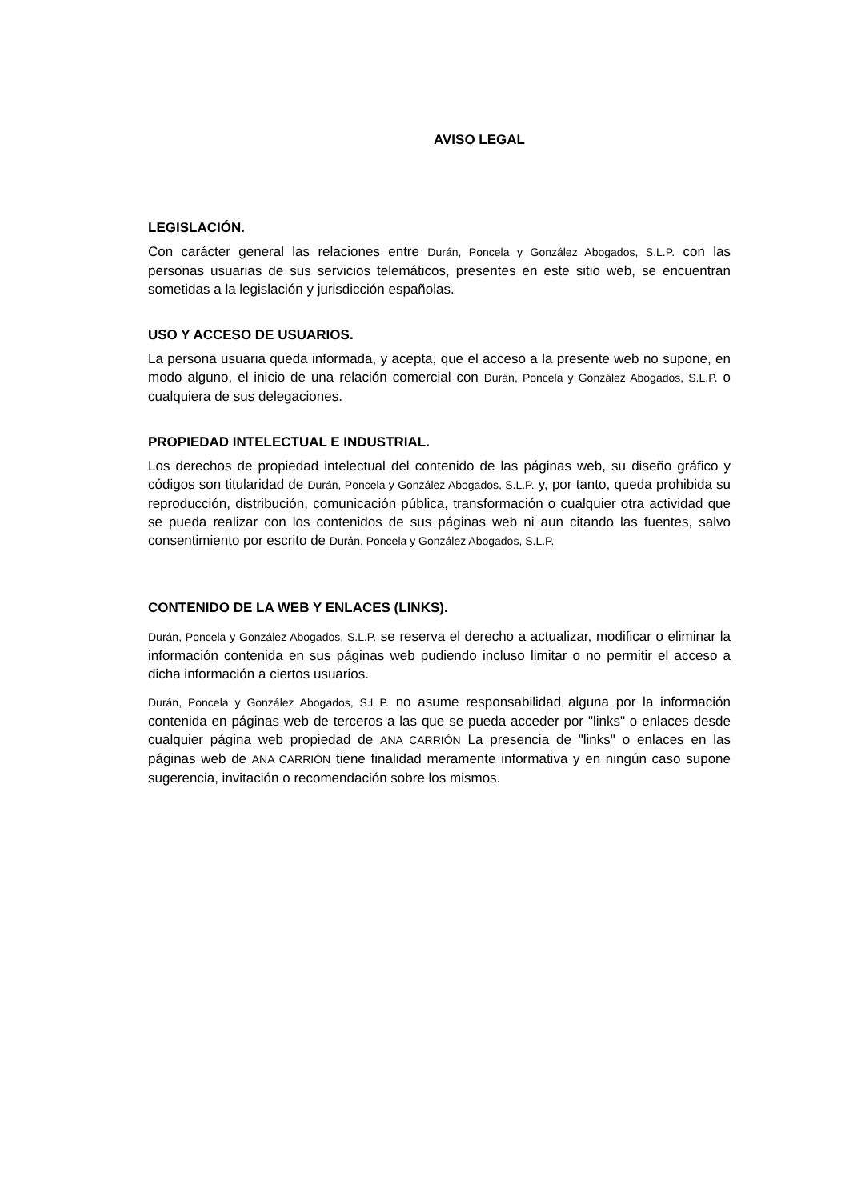AVISO LEGAL
LEGISLACIÓN.
Con carácter general las relaciones entre Durán, Poncela y González Abogados, S.L.P. con las personas usuarias de sus servicios telemáticos, presentes en este sitio web, se encuentran sometidas a la legislación y jurisdicción españolas.
USO Y ACCESO DE USUARIOS.
La persona usuaria queda informada, y acepta, que el acceso a la presente web no supone, en modo alguno, el inicio de una relación comercial con Durán, Poncela y González Abogados, S.L.P. o cualquiera de sus delegaciones.
PROPIEDAD INTELECTUAL E INDUSTRIAL.
Los derechos de propiedad intelectual del contenido de las páginas web, su diseño gráfico y códigos son titularidad de Durán, Poncela y González Abogados, S.L.P. y, por tanto, queda prohibida su reproducción, distribución, comunicación pública, transformación o cualquier otra actividad que se pueda realizar con los contenidos de sus páginas web ni aun citando las fuentes, salvo consentimiento por escrito de Durán, Poncela y González Abogados, S.L.P.
CONTENIDO DE LA WEB Y ENLACES (LINKS).
Durán, Poncela y González Abogados, S.L.P. se reserva el derecho a actualizar, modificar o eliminar la información contenida en sus páginas web pudiendo incluso limitar o no permitir el acceso a dicha información a ciertos usuarios.
Durán, Poncela y González Abogados, S.L.P. no asume responsabilidad alguna por la información contenida en páginas web de terceros a las que se pueda acceder por "links" o enlaces desde cualquier página web propiedad de ANA CARRIÓN La presencia de "links" o enlaces en las páginas web de ANA CARRIÓN tiene finalidad meramente informativa y en ningún caso supone sugerencia, invitación o recomendación sobre los mismos.